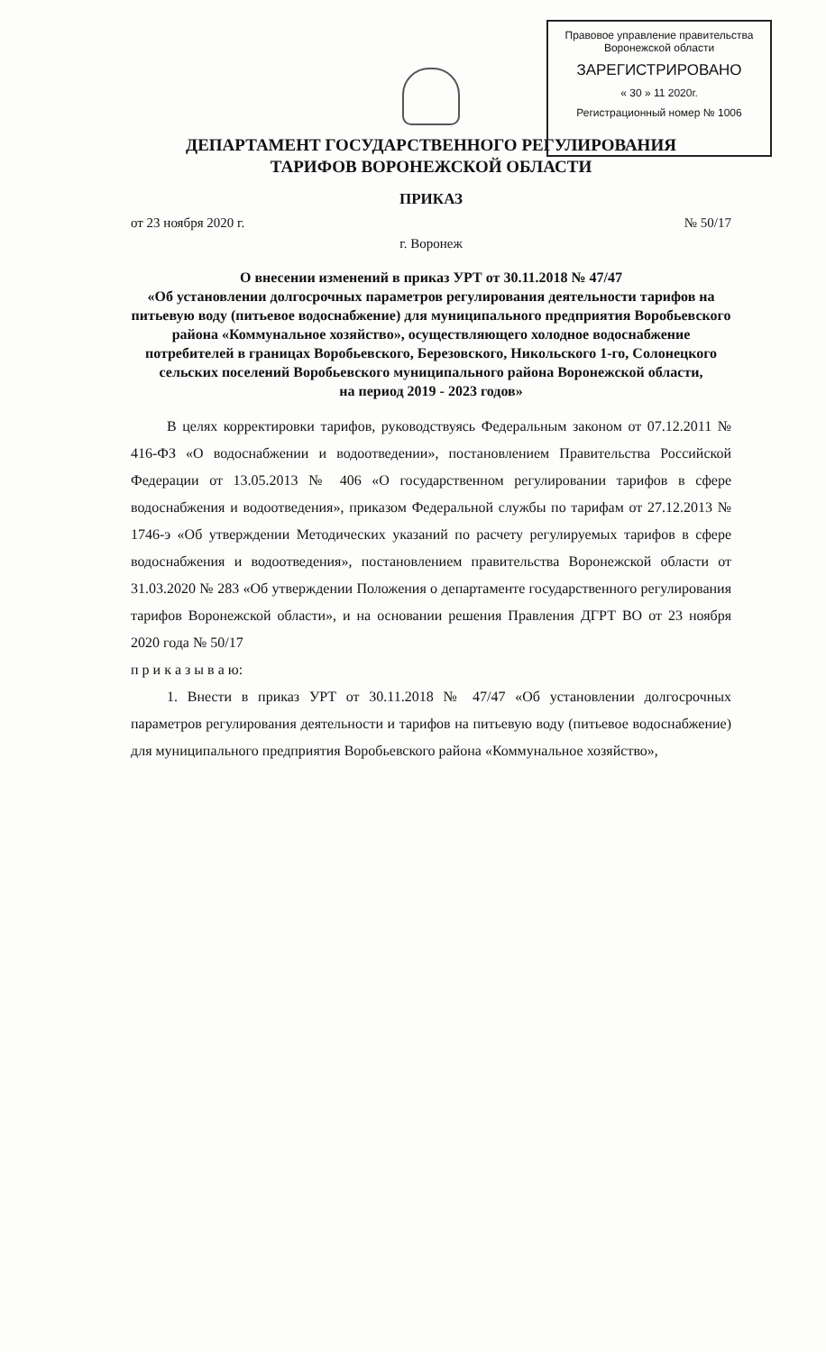Правовое управление правительства
Воронежской области
ЗАРЕГИСТРИРОВАНО
« 30 » 11 2020г.
Регистрационный номер № 1006
ДЕПАРТАМЕНТ ГОСУДАРСТВЕННОГО РЕГУЛИРОВАНИЯ
ТАРИФОВ ВОРОНЕЖСКОЙ ОБЛАСТИ
ПРИКАЗ
от 23 ноября 2020 г. № 50/17
г. Воронеж
О внесении изменений в приказ УРТ от 30.11.2018 № 47/47
«Об установлении долгосрочных параметров регулирования деятельности тарифов на питьевую воду (питьевое водоснабжение) для муниципального предприятия Воробьевского района «Коммунальное хозяйство», осуществляющего холодное водоснабжение потребителей в границах Воробьевского, Березовского, Никольского 1-го, Солонецкого сельских поселений Воробьевского муниципального района Воронежской области,
на период 2019 - 2023 годов»
В целях корректировки тарифов, руководствуясь Федеральным законом от 07.12.2011 № 416-ФЗ «О водоснабжении и водоотведении», постановлением Правительства Российской Федерации от 13.05.2013 № 406 «О государственном регулировании тарифов в сфере водоснабжения и водоотведения», приказом Федеральной службы по тарифам от 27.12.2013 № 1746-э «Об утверждении Методических указаний по расчету регулируемых тарифов в сфере водоснабжения и водоотведения», постановлением правительства Воронежской области от 31.03.2020 № 283 «Об утверждении Положения о департаменте государственного регулирования тарифов Воронежской области», и на основании решения Правления ДГРТ ВО от 23 ноября 2020 года № 50/17
п р и к а з ы в а ю:
1. Внести в приказ УРТ от 30.11.2018 № 47/47 «Об установлении долгосрочных параметров регулирования деятельности и тарифов на питьевую воду (питьевое водоснабжение) для муниципального предприятия Воробьевского района «Коммунальное хозяйство»,